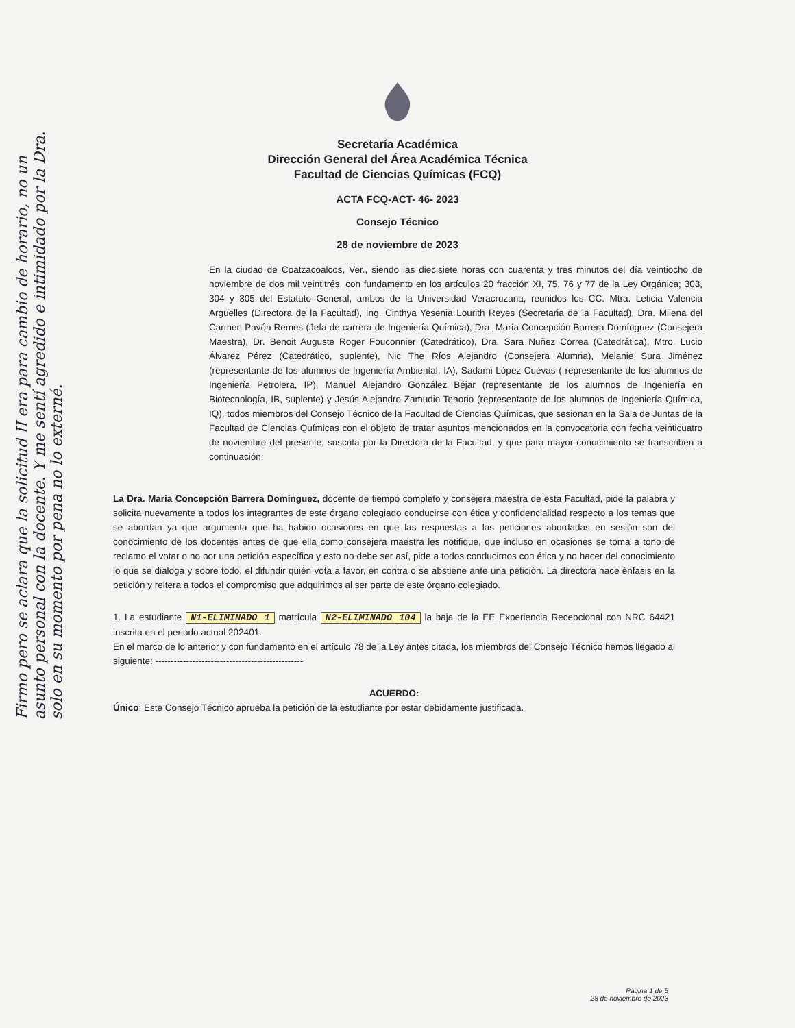Secretaría Académica
Dirección General del Área Académica Técnica
Facultad de Ciencias Químicas (FCQ)
ACTA FCQ-ACT- 46- 2023
Consejo Técnico
28 de noviembre de 2023
En la ciudad de Coatzacoalcos, Ver., siendo las diecisiete horas con cuarenta y tres minutos del día veintiocho de noviembre de dos mil veintitrés, con fundamento en los artículos 20 fracción XI, 75, 76 y 77 de la Ley Orgánica; 303, 304 y 305 del Estatuto General, ambos de la Universidad Veracruzana, reunidos los CC. Mtra. Leticia Valencia Argüelles (Directora de la Facultad), Ing. Cinthya Yesenia Lourith Reyes (Secretaria de la Facultad), Dra. Milena del Carmen Pavón Remes (Jefa de carrera de Ingeniería Química), Dra. María Concepción Barrera Domínguez (Consejera Maestra), Dr. Benoit Auguste Roger Fouconnier (Catedrático), Dra. Sara Nuñez Correa (Catedrática), Mtro. Lucio Álvarez Pérez (Catedrático, suplente), Nic The Ríos Alejandro (Consejera Alumna), Melanie Sura Jiménez (representante de los alumnos de Ingeniería Ambiental, IA), Sadami López Cuevas ( representante de los alumnos de Ingeniería Petrolera, IP), Manuel Alejandro González Béjar (representante de los alumnos de Ingeniería en Biotecnología, IB, suplente) y Jesús Alejandro Zamudio Tenorio (representante de los alumnos de Ingeniería Química, IQ), todos miembros del Consejo Técnico de la Facultad de Ciencias Químicas, que sesionan en la Sala de Juntas de la Facultad de Ciencias Químicas con el objeto de tratar asuntos mencionados en la convocatoria con fecha veinticuatro de noviembre del presente, suscrita por la Directora de la Facultad, y que para mayor conocimiento se transcriben a continuación:
La Dra. María Concepción Barrera Domínguez, docente de tiempo completo y consejera maestra de esta Facultad, pide la palabra y solicita nuevamente a todos los integrantes de este órgano colegiado conducirse con ética y confidencialidad respecto a los temas que se abordan ya que argumenta que ha habido ocasiones en que las respuestas a las peticiones abordadas en sesión son del conocimiento de los docentes antes de que ella como consejera maestra les notifique, que incluso en ocasiones se toma a tono de reclamo el votar o no por una petición específica y esto no debe ser así, pide a todos conducirnos con ética y no hacer del conocimiento lo que se dialoga y sobre todo, el difundir quién vota a favor, en contra o se abstiene ante una petición. La directora hace énfasis en la petición y reitera a todos el compromiso que adquirimos al ser parte de este órgano colegiado.
1. La estudiante N1-ELIMINADO 1 matrícula N2-ELIMINADO 104 la baja de la EE Experiencia Recepcional con NRC 64421 inscrita en el periodo actual 202401.
En el marco de lo anterior y con fundamento en el artículo 78 de la Ley antes citada, los miembros del Consejo Técnico hemos llegado al siguiente: ------------------------------------------------
ACUERDO:
Único: Este Consejo Técnico aprueba la petición de la estudiante por estar debidamente justificada.
Página 1 de 5
28 de noviembre de 2023
Firmo pero se aclara que la solicitud II era para cambio de horario, no un asunto personal con la docente. Y me sentí agredido e intimidado por la Dra. solo en su momento por pena no lo externé.